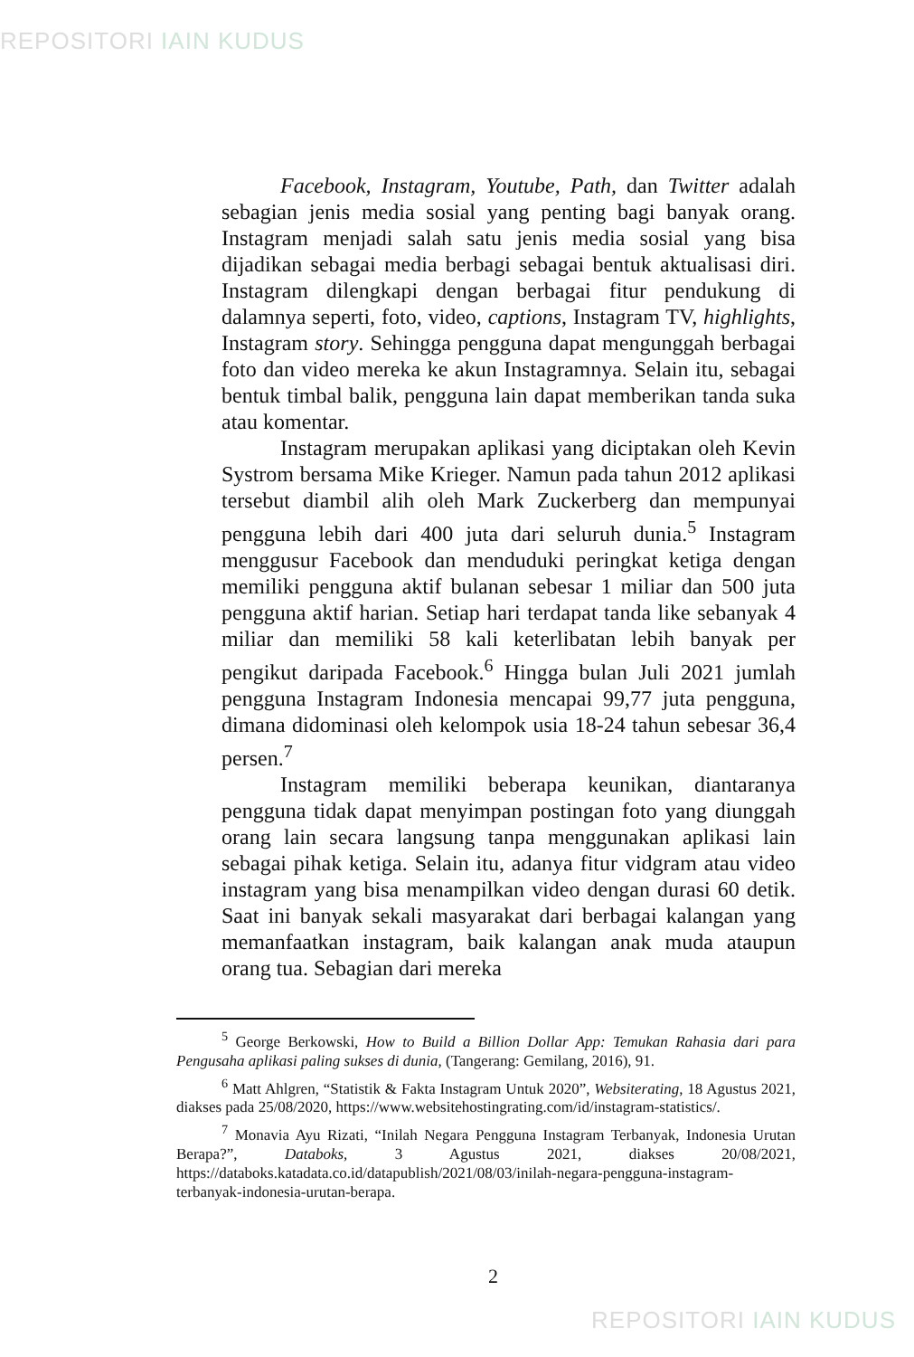REPOSITORI IAIN KUDUS
Facebook, Instagram, Youtube, Path, dan Twitter adalah sebagian jenis media sosial yang penting bagi banyak orang. Instagram menjadi salah satu jenis media sosial yang bisa dijadikan sebagai media berbagi sebagai bentuk aktualisasi diri. Instagram dilengkapi dengan berbagai fitur pendukung di dalamnya seperti, foto, video, captions, Instagram TV, highlights, Instagram story. Sehingga pengguna dapat mengunggah berbagai foto dan video mereka ke akun Instagramnya. Selain itu, sebagai bentuk timbal balik, pengguna lain dapat memberikan tanda suka atau komentar.
Instagram merupakan aplikasi yang diciptakan oleh Kevin Systrom bersama Mike Krieger. Namun pada tahun 2012 aplikasi tersebut diambil alih oleh Mark Zuckerberg dan mempunyai pengguna lebih dari 400 juta dari seluruh dunia.<sup>5</sup> Instagram menggusur Facebook dan menduduki peringkat ketiga dengan memiliki pengguna aktif bulanan sebesar 1 miliar dan 500 juta pengguna aktif harian. Setiap hari terdapat tanda like sebanyak 4 miliar dan memiliki 58 kali keterlibatan lebih banyak per pengikut daripada Facebook.<sup>6</sup> Hingga bulan Juli 2021 jumlah pengguna Instagram Indonesia mencapai 99,77 juta pengguna, dimana didominasi oleh kelompok usia 18-24 tahun sebesar 36,4 persen.<sup>7</sup>
Instagram memiliki beberapa keunikan, diantaranya pengguna tidak dapat menyimpan postingan foto yang diunggah orang lain secara langsung tanpa menggunakan aplikasi lain sebagai pihak ketiga. Selain itu, adanya fitur vidgram atau video instagram yang bisa menampilkan video dengan durasi 60 detik. Saat ini banyak sekali masyarakat dari berbagai kalangan yang memanfaatkan instagram, baik kalangan anak muda ataupun orang tua. Sebagian dari mereka
<sup>5</sup> George Berkowski, How to Build a Billion Dollar App: Temukan Rahasia dari para Pengusaha aplikasi paling sukses di dunia, (Tangerang: Gemilang, 2016), 91.
<sup>6</sup> Matt Ahlgren, “Statistik & Fakta Instagram Untuk 2020”, Websiterating, 18 Agustus 2021, diakses pada 25/08/2020, https://www.websitehostingrating.com/id/instagram-statistics/.
<sup>7</sup> Monavia Ayu Rizati, “Inilah Negara Pengguna Instagram Terbanyak, Indonesia Urutan Berapa?”, Databoks, 3 Agustus 2021, diakses 20/08/2021, https://databoks.katadata.co.id/datapublish/2021/08/03/inilah-negara-pengguna-instagram-terbanyak-indonesia-urutan-berapa.
2
REPOSITORI IAIN KUDUS